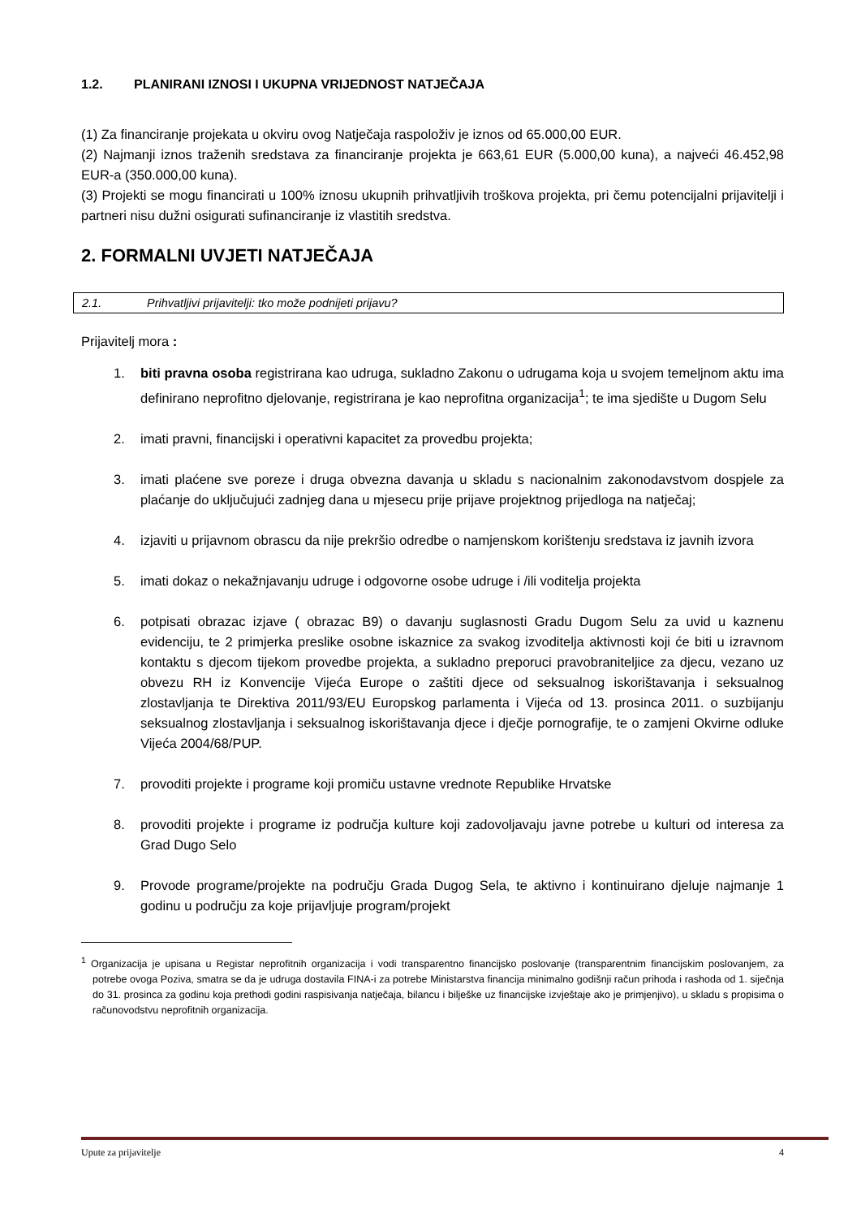1.2. PLANIRANI IZNOSI I UKUPNA VRIJEDNOST NATJEČAJA
(1) Za financiranje projekata u okviru ovog Natječaja raspoloživ je iznos od 65.000,00 EUR.
(2) Najmanji iznos traženih sredstava za financiranje projekta je 663,61 EUR (5.000,00 kuna), a najveći 46.452,98 EUR-a (350.000,00 kuna).
(3) Projekti se mogu financirati u 100% iznosu ukupnih prihvatljivih troškova projekta, pri čemu potencijalni prijavitelji i partneri nisu dužni osigurati sufinanciranje iz vlastitih sredstva.
2. FORMALNI UVJETI NATJEČAJA
2.1. Prihvatljivi prijavitelji: tko može podnijeti prijavu?
Prijavitelj mora :
1. biti pravna osoba registrirana kao udruga, sukladno Zakonu o udrugama koja u svojem temeljnom aktu ima definirano neprofitno djelovanje, registrirana je kao neprofitna organizacija<sup>1</sup>; te ima sjedište u Dugom Selu
2. imati pravni, financijski i operativni kapacitet za provedbu projekta;
3. imati plaćene sve poreze i druga obvezna davanja u skladu s nacionalnim zakonodavstvom dospjele za plaćanje do uključujući zadnjeg dana u mjesecu prije prijave projektnog prijedloga na natječaj;
4. izjaviti u prijavnom obrascu da nije prekršio odredbe o namjenskom korištenju sredstava iz javnih izvora
5. imati dokaz o nekažnjavanju udruge i odgovorne osobe udruge i /ili voditelja projekta
6. potpisati obrazac izjave ( obrazac B9) o davanju suglasnosti Gradu Dugom Selu za uvid u kaznenu evidenciju, te 2 primjerka preslike osobne iskaznice za svakog izvoditelja aktivnosti koji će biti u izravnom kontaktu s djecom tijekom provedbe projekta, a sukladno preporuci pravobraniteljice za djecu, vezano uz obvezu RH iz Konvencije Vijeća Europe o zaštiti djece od seksualnog iskorištavanja i seksualnog zlostavljanja te Direktiva 2011/93/EU Europskog parlamenta i Vijeća od 13. prosinca 2011. o suzbijanju seksualnog zlostavljanja i seksualnog iskorištavanja djece i dječje pornografije, te o zamjeni Okvirne odluke Vijeća 2004/68/PUP.
7. provoditi projekte i programe koji promiču ustavne vrednote Republike Hrvatske
8. provoditi projekte i programe iz područja kulture koji zadovoljavaju javne potrebe u kulturi od interesa za Grad Dugo Selo
9. Provode programe/projekte na području Grada Dugog Sela, te aktivno i kontinuirano djeluje najmanje 1 godinu u području za koje prijavljuje program/projekt
<sup>1</sup> Organizacija je upisana u Registar neprofitnih organizacija i vodi transparentno financijsko poslovanje (transparentnim financijskim poslovanjem, za potrebe ovoga Poziva, smatra se da je udruga dostavila FINA-i za potrebe Ministarstva financija minimalno godišnji račun prihoda i rashoda od 1. siječnja do 31. prosinca za godinu koja prethodi godini raspisivanja natječaja, bilancu i bilješke uz financijske izvještaje ako je primjenjivo), u skladu s propisima o računovodstvu neprofitnih organizacija.
Upute za prijavitelje 4